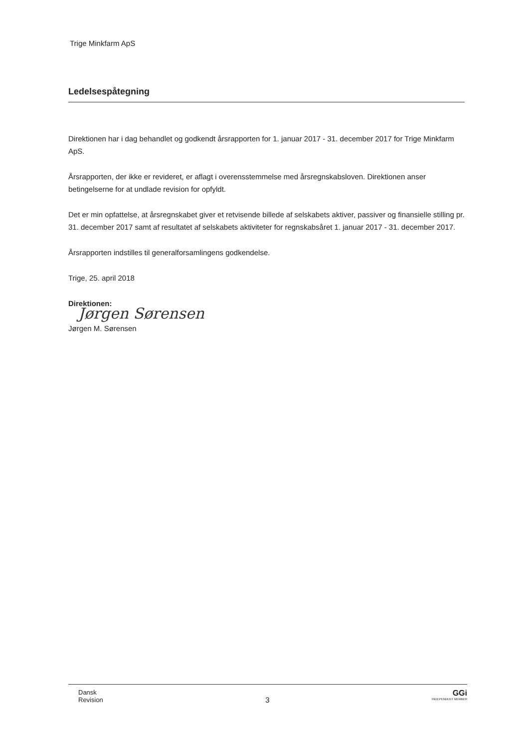Trige Minkfarm ApS
Ledelsespåtegning
Direktionen har i dag behandlet og godkendt årsrapporten for 1. januar 2017 - 31. december 2017 for Trige Minkfarm ApS.
Årsrapporten, der ikke er revideret, er aflagt i overensstemmelse med årsregnskabsloven. Direktionen anser betingelserne for at undlade revision for opfyldt.
Det er min opfattelse, at årsregnskabet giver et retvisende billede af selskabets aktiver, passiver og finansielle stilling pr. 31. december 2017 samt af resultatet af selskabets aktiviteter for regnskabsåret 1. januar 2017 - 31. december 2017.
Årsrapporten indstilles til generalforsamlingens godkendelse.
Trige, 25. april 2018
Direktionen:
Jørgen Sørensen
Jørgen M. Sørensen
Dansk
Revision
3
GGi
INDEPENDENT MEMBER